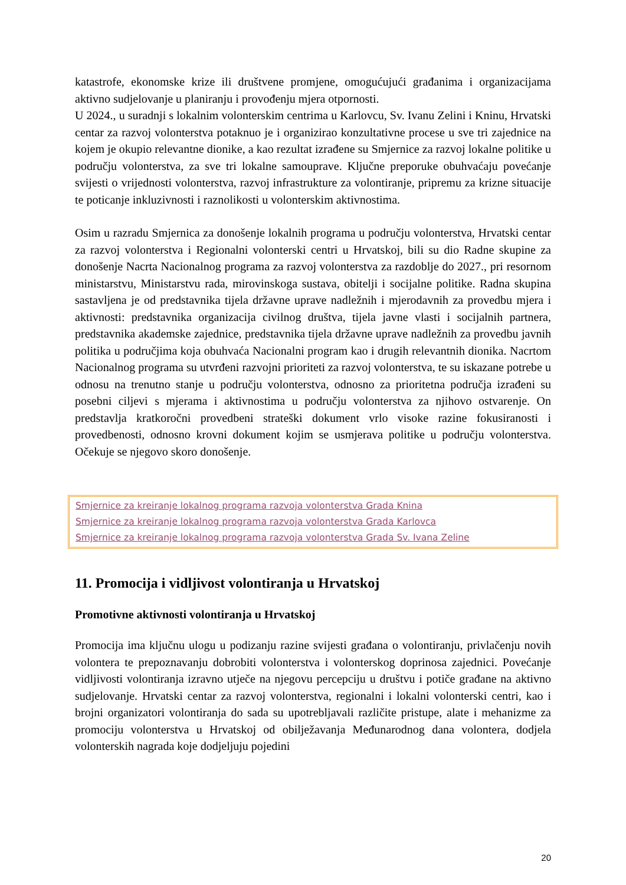katastrofe, ekonomske krize ili društvene promjene, omogućujući građanima i organizacijama aktivno sudjelovanje u planiranju i provođenju mjera otpornosti.
U 2024., u suradnji s lokalnim volonterskim centrima u Karlovcu, Sv. Ivanu Zelini i Kninu, Hrvatski centar za razvoj volonterstva potaknuo je i organizirao konzultativne procese u sve tri zajednice na kojem je okupio relevantne dionike, a kao rezultat izrađene su Smjernice za razvoj lokalne politike u području volonterstva, za sve tri lokalne samouprave. Ključne preporuke obuhvaćaju povećanje svijesti o vrijednosti volonterstva, razvoj infrastrukture za volontiranje, pripremu za krizne situacije te poticanje inkluzivnosti i raznolikosti u volonterskim aktivnostima.
Osim u razradu Smjernica za donošenje lokalnih programa u području volonterstva, Hrvatski centar za razvoj volonterstva i Regionalni volonterski centri u Hrvatskoj, bili su dio Radne skupine za donošenje Nacrta Nacionalnog programa za razvoj volonterstva za razdoblje do 2027., pri resornom ministarstvu, Ministarstvu rada, mirovinskoga sustava, obitelji i socijalne politike. Radna skupina sastavljena je od predstavnika tijela državne uprave nadležnih i mjerodavnih za provedbu mjera i aktivnosti: predstavnika organizacija civilnog društva, tijela javne vlasti i socijalnih partnera, predstavnika akademske zajednice, predstavnika tijela državne uprave nadležnih za provedbu javnih politika u područjima koja obuhvaća Nacionalni program kao i drugih relevantnih dionika. Nacrtom Nacionalnog programa su utvrđeni razvojni prioriteti za razvoj volonterstva, te su iskazane potrebe u odnosu na trenutno stanje u području volonterstva, odnosno za prioritetna područja izrađeni su posebni ciljevi s mjerama i aktivnostima u području volonterstva za njihovo ostvarenje. On predstavlja kratkoročni provedbeni strateški dokument vrlo visoke razine fokusiranosti i provedbenosti, odnosno krovni dokument kojim se usmjerava politike u području volonterstva. Očekuje se njegovo skoro donošenje.
Smjernice za kreiranje lokalnog programa razvoja volonterstva Grada Knina
Smjernice za kreiranje lokalnog programa razvoja volonterstva Grada Karlovca
Smjernice za kreiranje lokalnog programa razvoja volonterstva Grada Sv. Ivana Zeline
11. Promocija i vidljivost volontiranja u Hrvatskoj
Promotivne aktivnosti volontiranja u Hrvatskoj
Promocija ima ključnu ulogu u podizanju razine svijesti građana o volontiranju, privlačenju novih volontera te prepoznavanju dobrobiti volonterstva i volonterskog doprinosa zajednici. Povećanje vidljivosti volontiranja izravno utječe na njegovu percepciju u društvu i potiče građane na aktivno sudjelovanje. Hrvatski centar za razvoj volonterstva, regionalni i lokalni volonterski centri, kao i brojni organizatori volontiranja do sada su upotrebljavali različite pristupe, alate i mehanizme za promociju volonterstva u Hrvatskoj od obilježavanja Međunarodnog dana volontera, dodjela volonterskih nagrada koje dodjeljuju pojedini
20